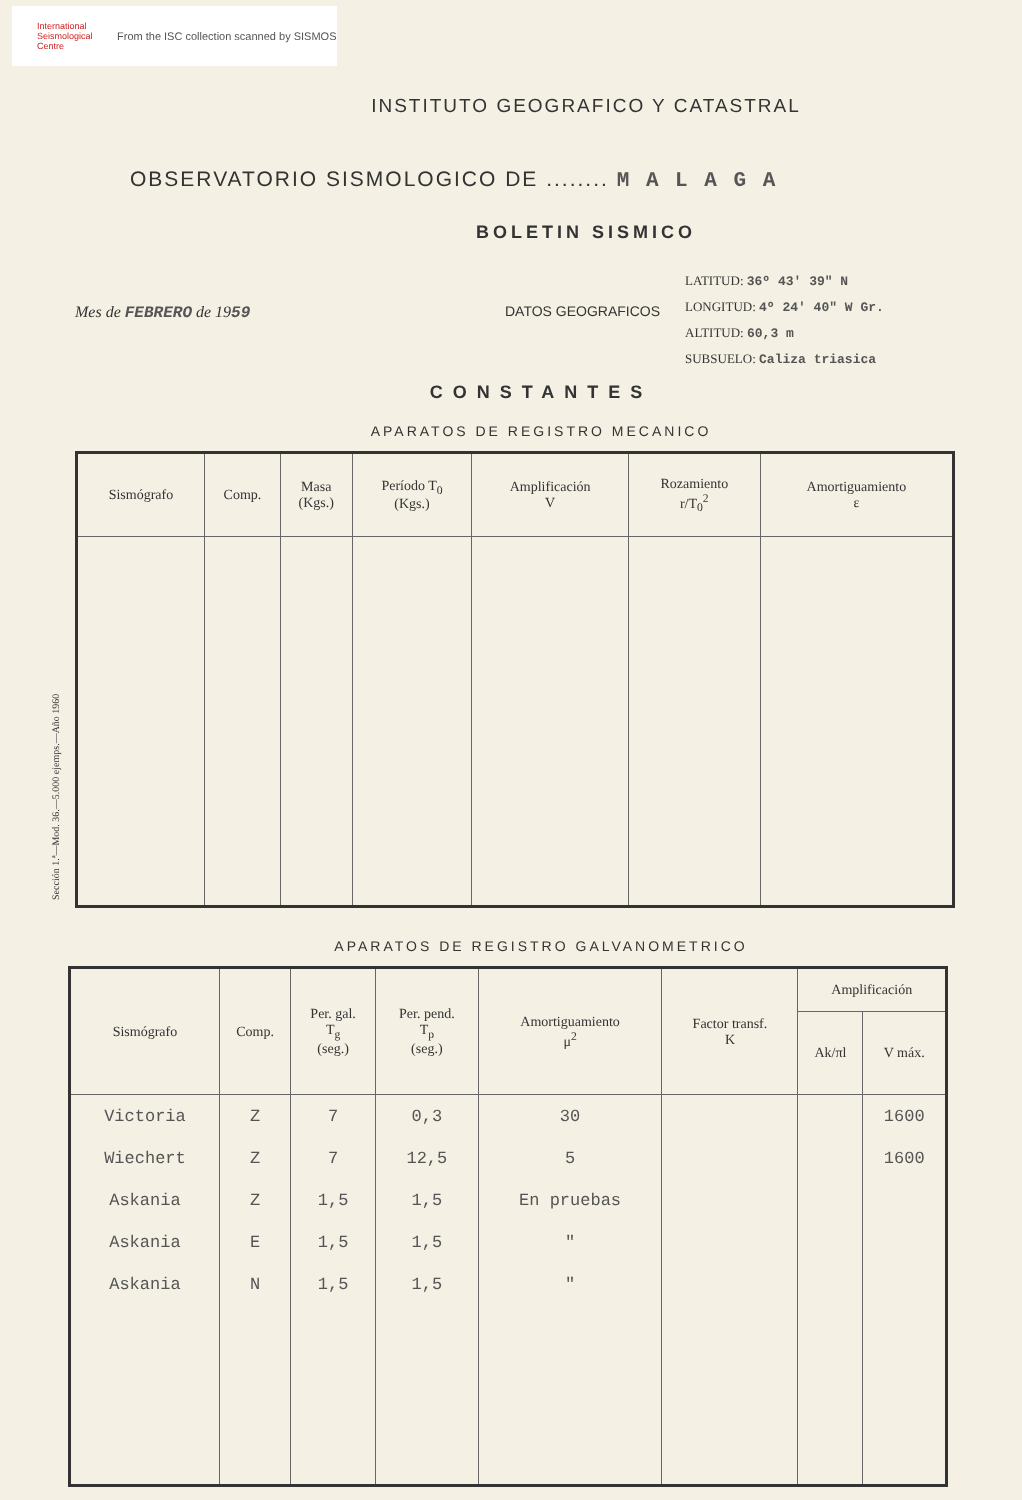International Seismological Centre
From the ISC collection scanned by SISMOS
Sección 1.ª—Mod. 36.—5.000 ejemps.—Año 1960
INSTITUTO GEOGRAFICO Y CATASTRAL
OBSERVATORIO SISMOLOGICO DE ........ M A L A G A
BOLETIN SISMICO
Mes de FEBRERO de 1959 DATOS GEOGRAFICOS
LATITUD: 36º 43' 39" N
LONGITUD: 4º 24' 40" W Gr.
ALTITUD: 60,3 m
SUBSUELO: Caliza triasica
CONSTANTES
APARATOS DE REGISTRO MECANICO
| Sismógrafo | Comp. | Masa (Kgs.) | Período T<sub>0</sub> (Kgs.) | Amplificación V | Rozamiento r/T<sub>0</sub><sup>2</sup> | Amortiguamiento ε |
| --- | --- | --- | --- | --- | --- | --- |
APARATOS DE REGISTRO GALVANOMETRICO
| Sismógrafo | Comp. | Per. gal. T<sub>g</sub> (seg.) | Per. pend. T<sub>p</sub> (seg.) | Amortiguamiento μ<sup>2</sup> | Factor transf. K | Amplificación | |
| --- | --- | --- | --- | --- | --- | --- | --- |
| | | | | | | Ak/πl | V máx. |
| Victoria | Z | 7 | 0,3 | 30 | | | 1600 |
| Wiechert | Z | 7 | 12,5 | 5 | | | 1600 |
| Askania | Z | 1,5 | 1,5 | En pruebas | | | |
| Askania | E | 1,5 | 1,5 | " | | | |
| Askania | N | 1,5 | 1,5 | " | | | |